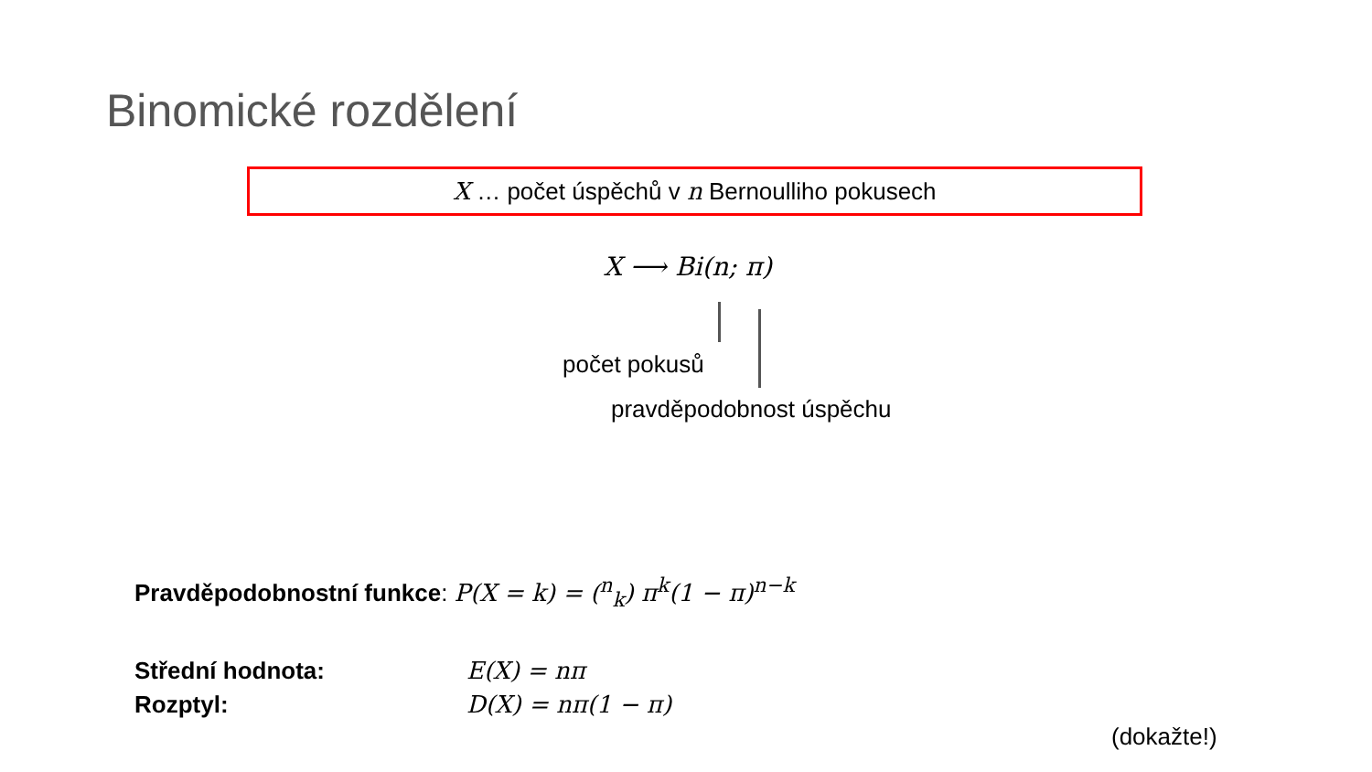Binomické rozdělení
X … počet úspěchů v n Bernoulliho pokusech
X ⟶ Bi(n; π)
počet pokusů
pravděpodobnost úspěchu
Pravděpodobnostní funkce: P(X = k) = (<sup>n</sup><sub>k</sub>) π<sup>k</sup>(1 − π)<sup>n−k</sup>
Střední hodnota: E(X) = nπ
Rozptyl: D(X) = nπ(1 − π)
(dokažte!)